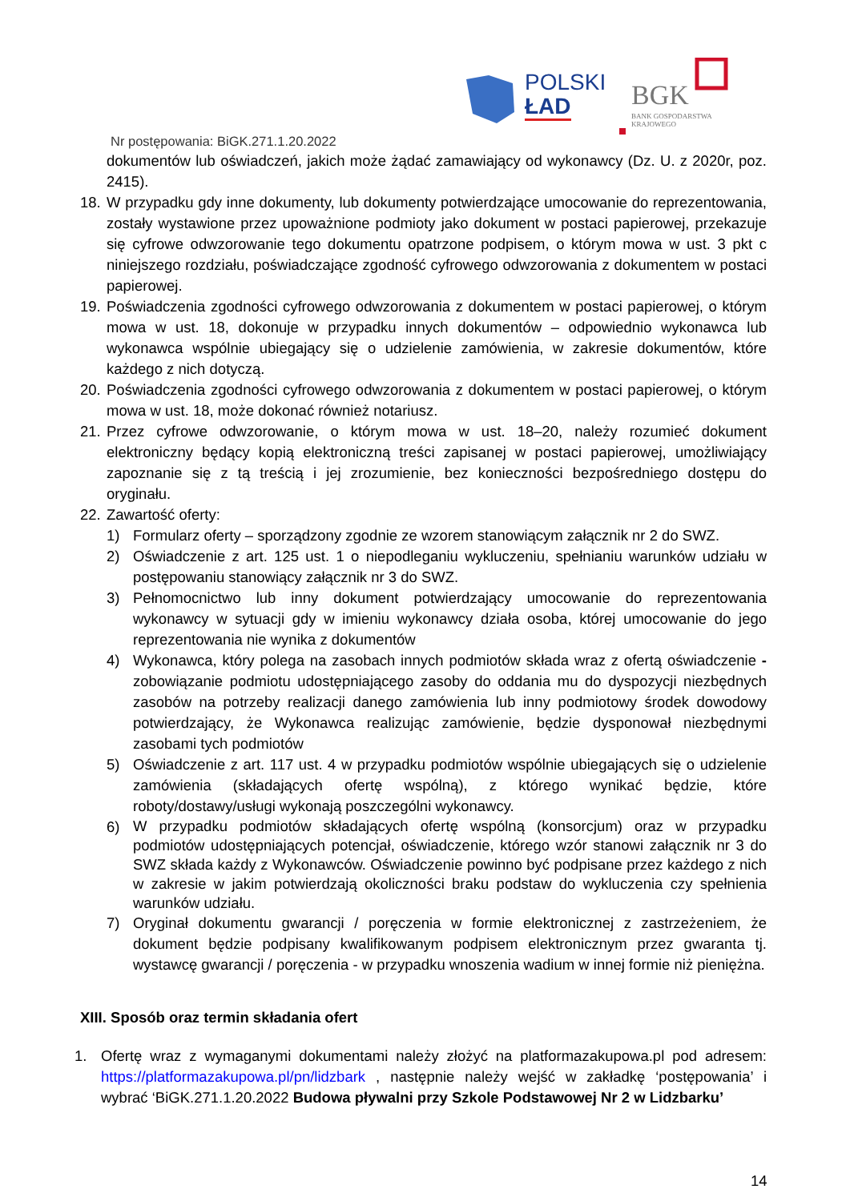POLSKI
ŁAD
BGK
BANK GOSPODARSTWA
KRAJOWEGO
Nr postępowania: BiGK.271.1.20.2022
dokumentów lub oświadczeń, jakich może żądać zamawiający od wykonawcy (Dz. U. z 2020r, poz. 2415).
18.
W przypadku gdy inne dokumenty, lub dokumenty potwierdzające umocowanie do reprezentowania, zostały wystawione przez upoważnione podmioty jako dokument w postaci papierowej, przekazuje się cyfrowe odwzorowanie tego dokumentu opatrzone podpisem, o którym mowa w ust. 3 pkt c niniejszego rozdziału, poświadczające zgodność cyfrowego odwzorowania z dokumentem w postaci papierowej.
19.
Poświadczenia zgodności cyfrowego odwzorowania z dokumentem w postaci papierowej, o którym mowa w ust. 18, dokonuje w przypadku innych dokumentów – odpowiednio wykonawca lub wykonawca wspólnie ubiegający się o udzielenie zamówienia, w zakresie dokumentów, które każdego z nich dotyczą.
20.
Poświadczenia zgodności cyfrowego odwzorowania z dokumentem w postaci papierowej, o którym mowa w ust. 18, może dokonać również notariusz.
21.
Przez cyfrowe odwzorowanie, o którym mowa w ust. 18–20, należy rozumieć dokument elektroniczny będący kopią elektroniczną treści zapisanej w postaci papierowej, umożliwiający zapoznanie się z tą treścią i jej zrozumienie, bez konieczności bezpośredniego dostępu do oryginału.
22.
Zawartość oferty:
1) Formularz oferty – sporządzony zgodnie ze wzorem stanowiącym załącznik nr 2 do SWZ.
2) Oświadczenie z art. 125 ust. 1 o niepodleganiu wykluczeniu, spełnianiu warunków udziału w postępowaniu stanowiący załącznik nr 3 do SWZ.
3) Pełnomocnictwo lub inny dokument potwierdzający umocowanie do reprezentowania wykonawcy w sytuacji gdy w imieniu wykonawcy działa osoba, której umocowanie do jego reprezentowania nie wynika z dokumentów
4) Wykonawca, który polega na zasobach innych podmiotów składa wraz z ofertą oświadczenie - zobowiązanie podmiotu udostępniającego zasoby do oddania mu do dyspozycji niezbędnych zasobów na potrzeby realizacji danego zamówienia lub inny podmiotowy środek dowodowy potwierdzający, że Wykonawca realizując zamówienie, będzie dysponował niezbędnymi zasobami tych podmiotów
5) Oświadczenie z art. 117 ust. 4 w przypadku podmiotów wspólnie ubiegających się o udzielenie zamówienia (składających ofertę wspólną), z którego wynikać będzie, które roboty/dostawy/usługi wykonają poszczególni wykonawcy.
6)
W przypadku podmiotów składających ofertę wspólną (konsorcjum) oraz w przypadku podmiotów udostępniających potencjał, oświadczenie, którego wzór stanowi załącznik nr 3 do SWZ składa każdy z Wykonawców. Oświadczenie powinno być podpisane przez każdego z nich w zakresie w jakim potwierdzają okoliczności braku podstaw do wykluczenia czy spełnienia warunków udziału.
7) Oryginał dokumentu gwarancji / poręczenia w formie elektronicznej z zastrzeżeniem, że dokument będzie podpisany kwalifikowanym podpisem elektronicznym przez gwaranta tj. wystawcę gwarancji / poręczenia - w przypadku wnoszenia wadium w innej formie niż pieniężna.
XIII. Sposób oraz termin składania ofert
1. Ofertę wraz z wymaganymi dokumentami należy złożyć na platformazakupowa.pl pod adresem: https://platformazakupowa.pl/pn/lidzbark , następnie należy wejść w zakładkę ‘postępowania’ i wybrać ‘BiGK.271.1.20.2022 Budowa pływalni przy Szkole Podstawowej Nr 2 w Lidzbarku’
14